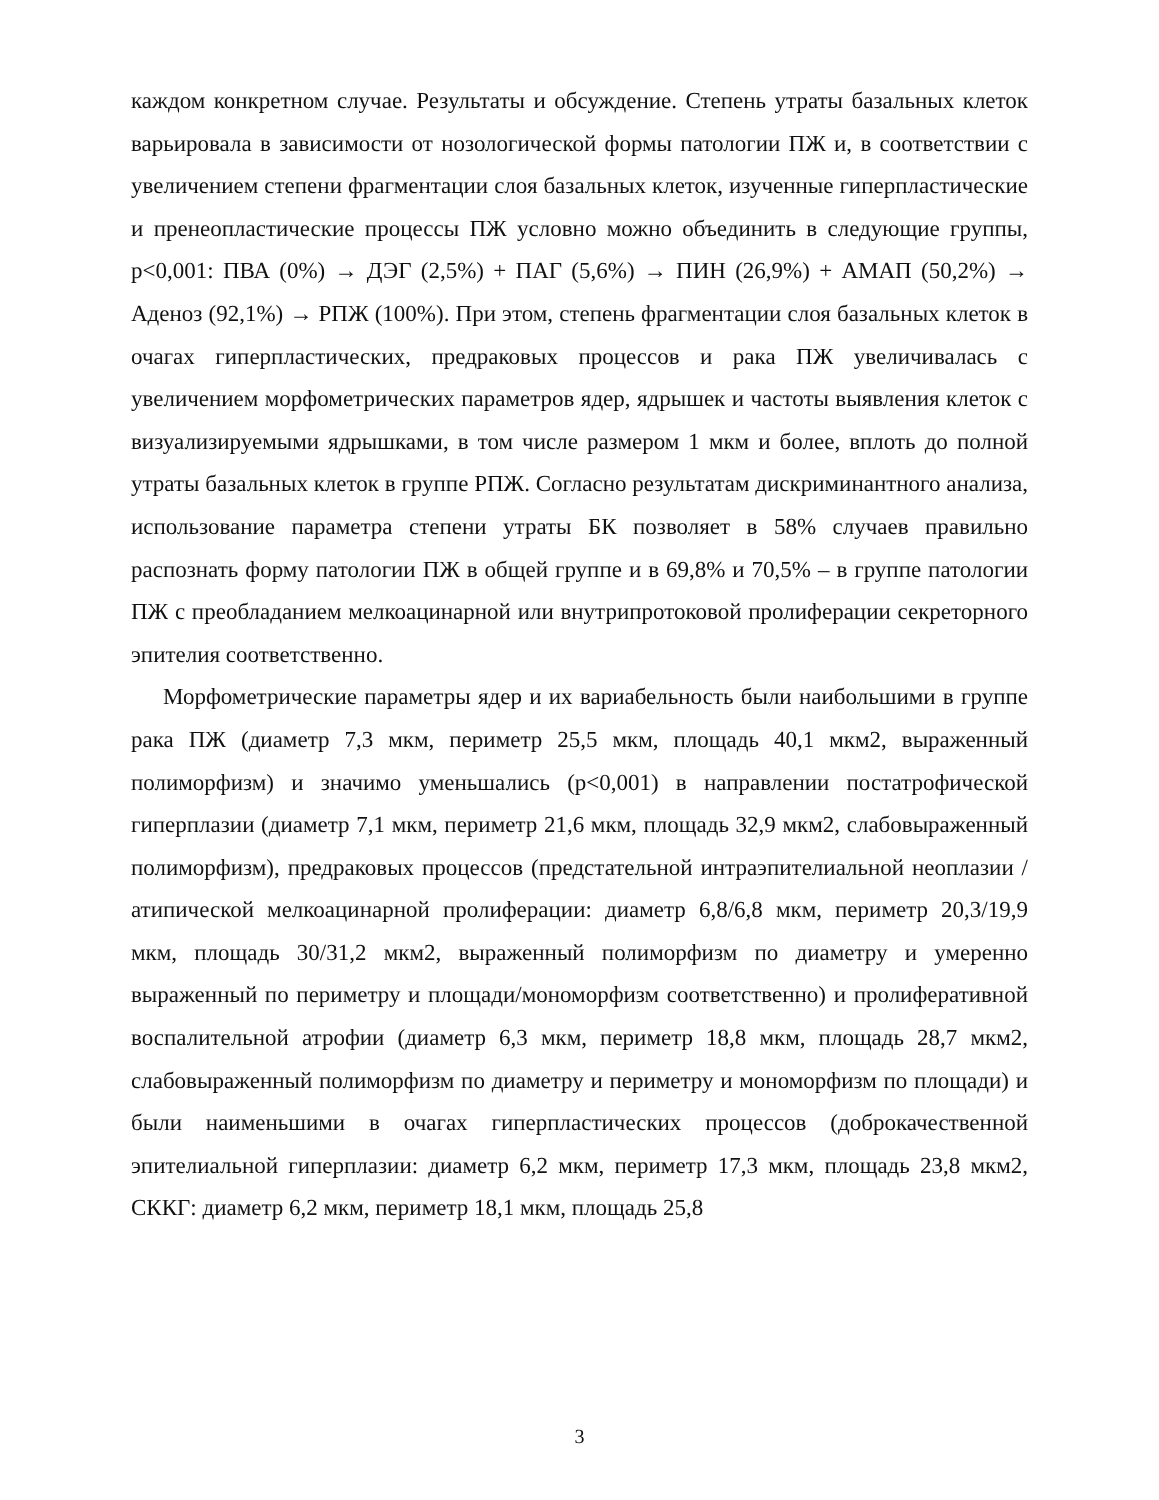каждом конкретном случае. Результаты и обсуждение. Степень утраты базальных клеток варьировала в зависимости от нозологической формы патологии ПЖ и, в соответствии с увеличением степени фрагментации слоя базальных клеток, изученные гиперпластические и пренеопластические процессы ПЖ условно можно объединить в следующие группы, p<0,001: ПВА (0%) → ДЭГ (2,5%) + ПАГ (5,6%) → ПИН (26,9%) + АМАП (50,2%) → Аденоз (92,1%) → РПЖ (100%). При этом, степень фрагментации слоя базальных клеток в очагах гиперпластических, предраковых процессов и рака ПЖ увеличивалась с увеличением морфометрических параметров ядер, ядрышек и частоты выявления клеток с визуализируемыми ядрышками, в том числе размером 1 мкм и более, вплоть до полной утраты базальных клеток в группе РПЖ. Согласно результатам дискриминантного анализа, использование параметра степени утраты БК позволяет в 58% случаев правильно распознать форму патологии ПЖ в общей группе и в 69,8% и 70,5% – в группе патологии ПЖ с преобладанием мелкоацинарной или внутрипротоковой пролиферации секреторного эпителия соответственно.
Морфометрические параметры ядер и их вариабельность были наибольшими в группе рака ПЖ (диаметр 7,3 мкм, периметр 25,5 мкм, площадь 40,1 мкм2, выраженный полиморфизм) и значимо уменьшались (p<0,001) в направлении постатрофической гиперплазии (диаметр 7,1 мкм, периметр 21,6 мкм, площадь 32,9 мкм2, слабовыраженный полиморфизм), предраковых процессов (предстательной интраэпителиальной неоплазии / атипической мелкоацинарной пролиферации: диаметр 6,8/6,8 мкм, периметр 20,3/19,9 мкм, площадь 30/31,2 мкм2, выраженный полиморфизм по диаметру и умеренно выраженный по периметру и площади/мономорфизм соответственно) и пролиферативной воспалительной атрофии (диаметр 6,3 мкм, периметр 18,8 мкм, площадь 28,7 мкм2, слабовыраженный полиморфизм по диаметру и периметру и мономорфизм по площади) и были наименьшими в очагах гиперпластических процессов (доброкачественной эпителиальной гиперплазии: диаметр 6,2 мкм, периметр 17,3 мкм, площадь 23,8 мкм2, СККГ: диаметр 6,2 мкм, периметр 18,1 мкм, площадь 25,8
3